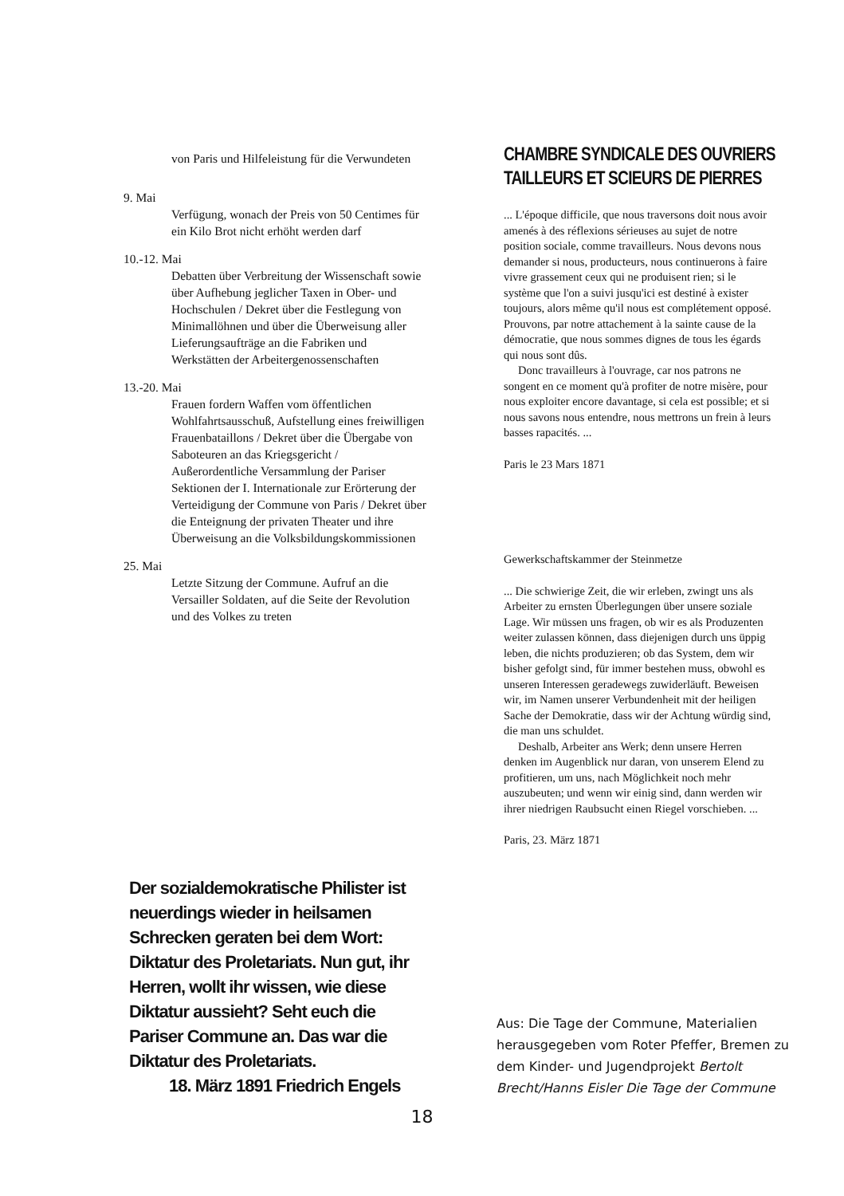von Paris und Hilfeleistung für die Verwundeten
9. Mai
Verfügung, wonach der Preis von 50 Centimes für ein Kilo Brot nicht erhöht werden darf
10.-12. Mai
Debatten über Verbreitung der Wissenschaft sowie über Aufhebung jeglicher Taxen in Ober- und Hochschulen / Dekret über die Festlegung von Minimallöhnen und über die Überweisung aller Lieferungsaufträge an die Fabriken und Werkstätten der Arbeitergenossenschaften
13.-20. Mai
Frauen fordern Waffen vom öffentlichen Wohlfahrtsausschuß, Aufstellung eines freiwilligen Frauenbataillons / Dekret über die Übergabe von Saboteuren an das Kriegsgericht / Außerordentliche Versammlung der Pariser Sektionen der I. Internationale zur Erörterung der Verteidigung der Commune von Paris / Dekret über die Enteignung der privaten Theater und ihre Überweisung an die Volksbildungskommissionen
25. Mai
Letzte Sitzung der Commune. Aufruf an die Versailler Soldaten, auf die Seite der Revolution und des Volkes zu treten
CHAMBRE SYNDICALE DES OUVRIERS
TAILLEURS ET SCIEURS DE PIERRES
... L'époque difficile, que nous traversons doit nous avoir amenés à des réflexions sérieuses au sujet de notre position sociale, comme travailleurs. Nous devons nous demander si nous, producteurs, nous continuerons à faire vivre grassement ceux qui ne produisent rien; si le système que l'on a suivi jusqu'ici est destiné à exister toujours, alors même qu'il nous est complétement opposé. Prouvons, par notre attachement à la sainte cause de la démocratie, que nous sommes dignes de tous les égards qui nous sont dûs.
Donc travailleurs à l'ouvrage, car nos patrons ne songent en ce moment qu'à profiter de notre misère, pour nous exploiter encore davantage, si cela est possible; et si nous savons nous entendre, nous mettrons un frein à leurs basses rapacités. ...
Paris le 23 Mars 1871
Gewerkschaftskammer der Steinmetze
... Die schwierige Zeit, die wir erleben, zwingt uns als Arbeiter zu ernsten Überlegungen über unsere soziale Lage. Wir müssen uns fragen, ob wir es als Produzenten weiter zulassen können, dass diejenigen durch uns üppig leben, die nichts produzieren; ob das System, dem wir bisher gefolgt sind, für immer bestehen muss, obwohl es unseren Interessen geradewegs zuwiderläuft. Beweisen wir, im Namen unserer Verbundenheit mit der heiligen Sache der Demokratie, dass wir der Achtung würdig sind, die man uns schuldet.
Deshalb, Arbeiter ans Werk; denn unsere Herren denken im Augenblick nur daran, von unserem Elend zu profitieren, um uns, nach Möglichkeit noch mehr auszubeuten; und wenn wir einig sind, dann werden wir ihrer niedrigen Raubsucht einen Riegel vorschieben. ...
Paris, 23. März 1871
Der sozialdemokratische Philister ist neuerdings wieder in heilsamen Schrecken geraten bei dem Wort: Diktatur des Proletariats. Nun gut, ihr Herren, wollt ihr wissen, wie diese Diktatur aussieht? Seht euch die Pariser Commune an. Das war die Diktatur des Proletariats.
18. März 1891 Friedrich Engels
Aus: Die Tage der Commune, Materialien herausgegeben vom Roter Pfeffer, Bremen zu dem Kinder- und Jugendprojekt Bertolt Brecht/Hanns Eisler Die Tage der Commune
18